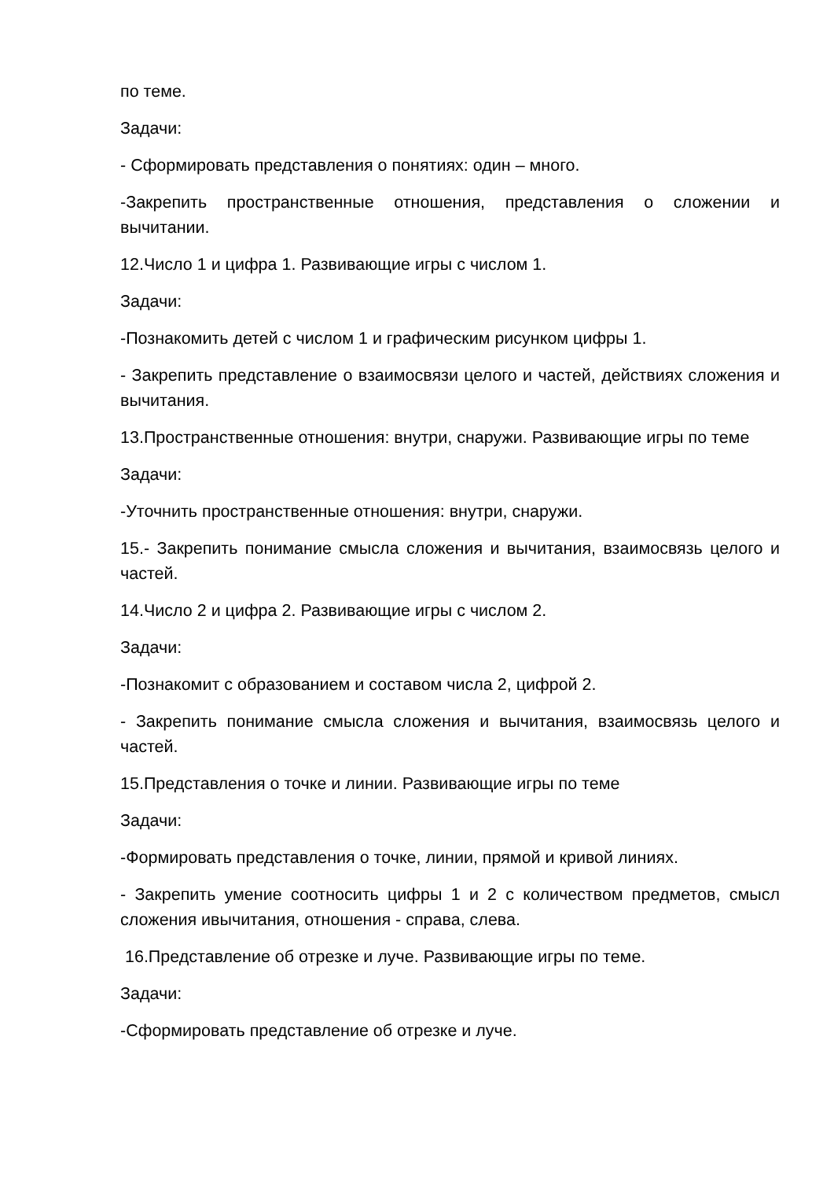по теме.
Задачи:
- Сформировать представления о понятиях: один – много.
-Закрепить пространственные отношения, представления о сложении и вычитании.
12.Число 1 и цифра 1. Развивающие игры с числом 1.
Задачи:
-Познакомить детей с числом 1 и графическим рисунком цифры 1.
- Закрепить представление о взаимосвязи целого и частей, действиях сложения и вычитания.
13.Пространственные отношения: внутри, снаружи. Развивающие игры по теме
Задачи:
-Уточнить пространственные отношения: внутри, снаружи.
15.- Закрепить понимание смысла сложения и вычитания, взаимосвязь целого и частей.
14.Число 2 и цифра 2. Развивающие игры с числом 2.
Задачи:
-Познакомит с образованием и составом числа 2, цифрой 2.
- Закрепить понимание смысла сложения и вычитания, взаимосвязь целого и частей.
15.Представления о точке и линии. Развивающие игры по теме
Задачи:
-Формировать представления о точке, линии, прямой и кривой линиях.
- Закрепить умение соотносить цифры 1 и 2 с количеством предметов, смысл сложения ивычитания, отношения - справа, слева.
16.Представление об отрезке и луче. Развивающие игры по теме.
Задачи:
-Сформировать представление об отрезке и луче.